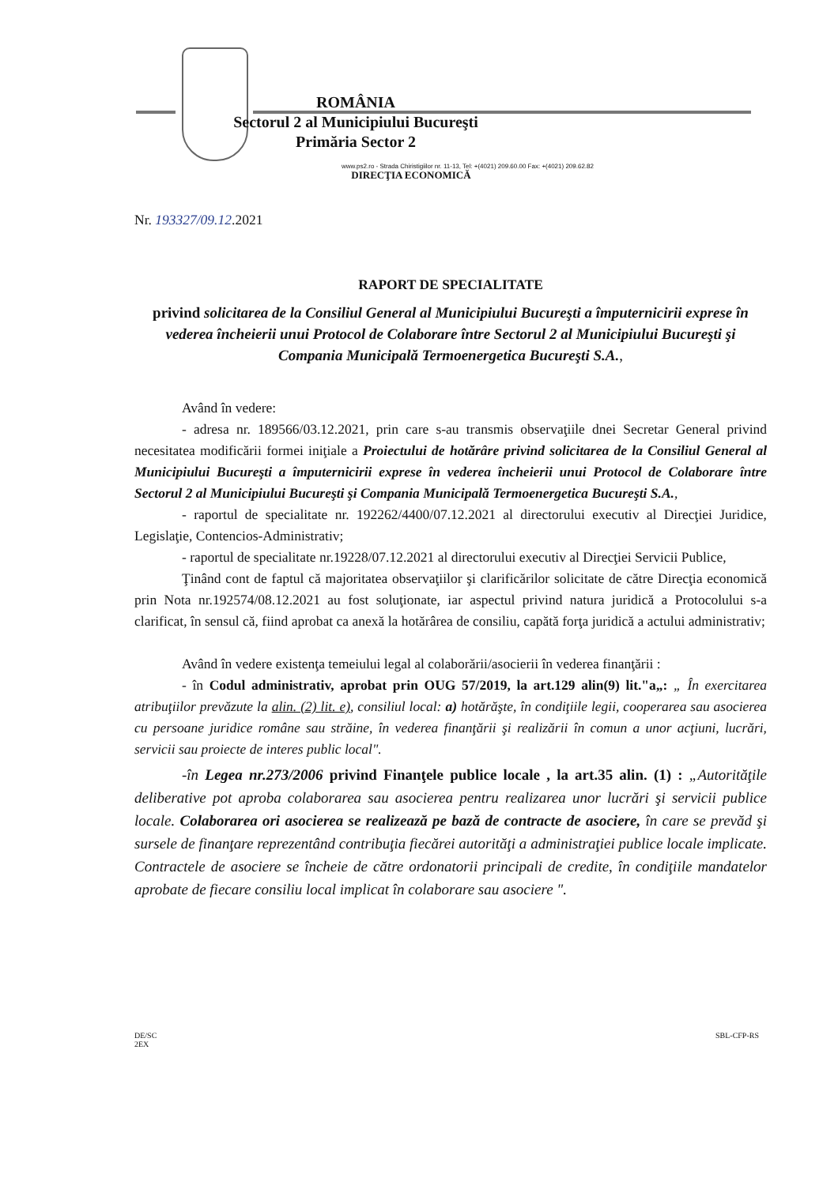ROMÂNIA
Sectorul 2 al Municipiului Bucureşti
Primăria Sector 2
www.ps2.ro - Strada Chiristigiilor nr. 11-13, Tel: +(4021) 209.60.00 Fax: +(4021) 209.62.82
DIRECŢIA ECONOMICĂ
Nr. 193327/09.12.2021
RAPORT DE SPECIALITATE
privind solicitarea de la Consiliul General al Municipiului Bucureşti a împuternicirii exprese în vederea încheierii unui Protocol de Colaborare între Sectorul 2 al Municipiului Bucureşti şi Compania Municipală Termoenergetica Bucureşti S.A.,
Având în vedere:
- adresa nr. 189566/03.12.2021, prin care s-au transmis observaţiile dnei Secretar General privind necesitatea modificării formei iniţiale a Proiectului de hotărâre privind solicitarea de la Consiliul General al Municipiului Bucureşti a împuternicirii exprese în vederea încheierii unui Protocol de Colaborare între Sectorul 2 al Municipiului Bucureşti şi Compania Municipală Termoenergetica Bucureşti S.A.,
- raportul de specialitate nr. 192262/4400/07.12.2021 al directorului executiv al Direcţiei Juridice, Legislaţie, Contencios-Administrativ;
- raportul de specialitate nr.19228/07.12.2021 al directorului executiv al Direcţiei Servicii Publice,
Ţinând cont de faptul că majoritatea observaţiilor şi clarificărilor solicitate de către Direcţia economică prin Nota nr.192574/08.12.2021 au fost soluţionate, iar aspectul privind natura juridică a Protocolului s-a clarificat, în sensul că, fiind aprobat ca anexă la hotărârea de consiliu, capătă forţa juridică a actului administrativ;
Având în vedere existenţa temeiului legal al colaborării/asocierii în vederea finanţării :
- în Codul administrativ, aprobat prin OUG 57/2019, la art.129 alin(9) lit."a„: „ În exercitarea atribuţiilor prevăzute la alin. (2) lit. e), consiliul local: a) hotărăşte, în condiţiile legii, cooperarea sau asocierea cu persoane juridice române sau străine, în vederea finanţării şi realizării în comun a unor acţiuni, lucrări, servicii sau proiecte de interes public local".
-în Legea nr.273/2006 privind Finanţele publice locale , la art.35 alin. (1) : „Autorităţile deliberative pot aproba colaborarea sau asocierea pentru realizarea unor lucrări şi servicii publice locale. Colaborarea ori asocierea se realizează pe bază de contracte de asociere, în care se prevăd şi sursele de finanţare reprezentând contribuţia fiecărei autorităţi a administraţiei publice locale implicate. Contractele de asociere se încheie de către ordonatorii principali de credite, în condiţiile mandatelor aprobate de fiecare consiliu local implicat în colaborare sau asociere ".
DE/SC
2EX
SBL-CFP-RS